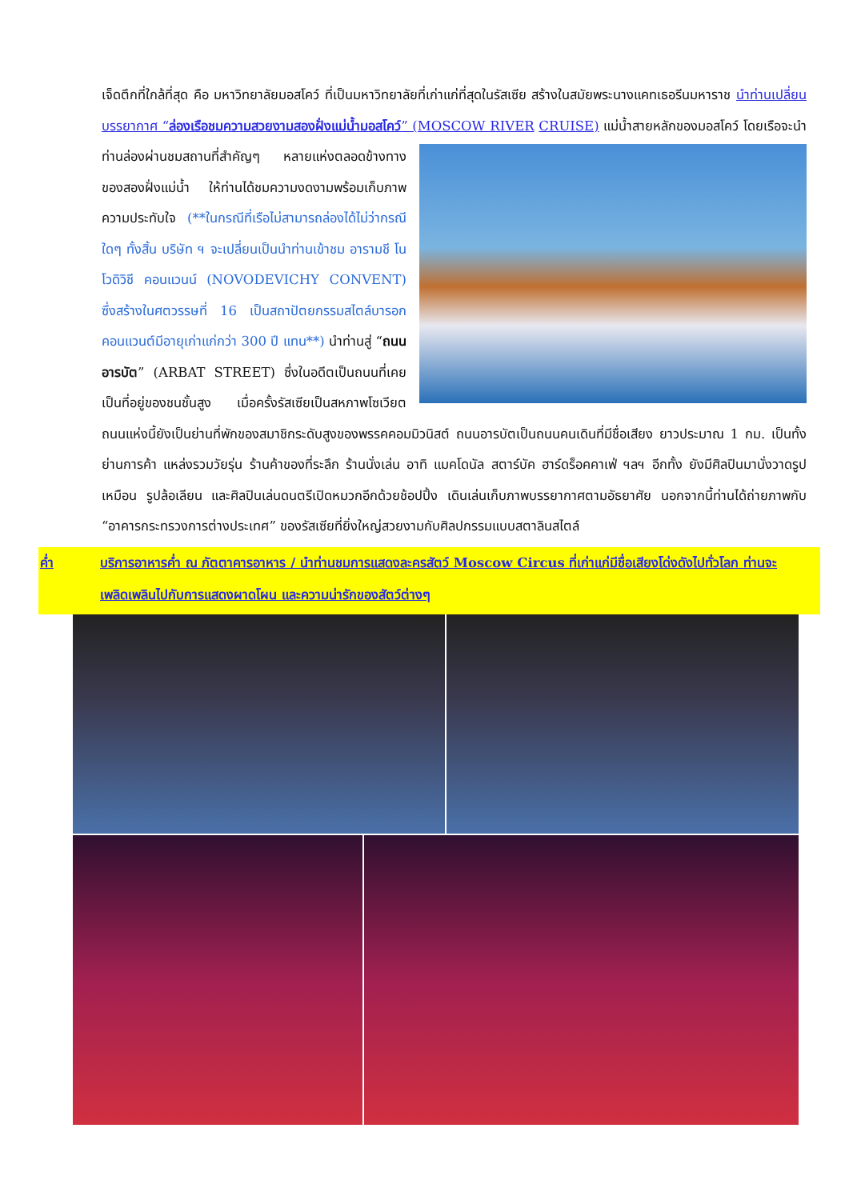เจ็ดตึกที่ใกล้ที่สุด คือ มหาวิทยาลัยมอสโคว์ ที่เป็นมหาวิทยาลัยที่เก่าแก่ที่สุดในรัสเซีย สร้างในสมัยพระนางแคทเธอรีนมหาราช นำท่านเปลี่ยนบรรยากาศ “ล่องเรือชมความสวยงามสองฝั่งแม่น้ำมอสโคว์” (MOSCOW RIVER CRUISE) แม่น้ำสายหลักของมอสโคว์ โดยเรือจะนำท่านล่องผ่านชมสถานที่สำคัญๆ หลายแห่งตลอดข้างทางของสองฝั่งแม่น้ำ ให้ท่านได้ชมความงดงามพร้อมเก็บภาพความประทับใจ (**ในกรณีที่เรือไม่สามารถล่องได้ไม่ว่ากรณีใดๆ ทั้งสิ้น บริษัท ฯ จะเปลี่ยนเป็นนำท่านเข้าชม อารามชี โนโวดิวิชี คอนแวนน์ (NOVODEVICHY CONVENT) ซึ่งสร้างในศตวรรษที่ 16 เป็นสถาปัตยกรรมสไตล์บารอก คอนแวนต์มีอายุเก่าแก่กว่า 300 ปี แทน**) นำท่านสู่ “ถนนอารบัต” (ARBAT STREET) ซึ่งในอดีตเป็นถนนที่เคยเป็นที่อยู่ของชนชั้นสูง เมื่อครั้งรัสเซียเป็นสหภาพโซเวียต ถนนแห่งนี้ยังเป็นย่านที่พักของสมาชิกระดับสูงของพรรคคอมมิวนิสต์ ถนนอารบัตเป็นถนนคนเดินที่มีชื่อเสียง ยาวประมาณ 1 กม. เป็นทั้งย่านการค้า แหล่งรวมวัยรุ่น ร้านค้าของที่ระลึก ร้านนั่งเล่น อาทิ แมคโดนัล สตาร์บัค ฮาร์ดร็อคคาเฟ่ ฯลฯ อีกทั้ง ยังมีศิลปินมานั่งวาดรูปเหมือน รูปล้อเลียน และศิลปินเล่นดนตรีเปิดหมวกอีกด้วยช้อปปิ้ง เดินเล่นเก็บภาพบรรยากาศตามอัธยาศัย นอกจากนี้ท่านได้ถ่ายภาพกับ “อาคารกระทรวงการต่างประเทศ” ของรัสเซียที่ยิ่งใหญ่สวยงามกับศิลปกรรมแบบสตาลินสไตล์
ค่ำ บริการอาหารค่ำ ณ ภัตตาคารอาหาร / นำท่านชมการแสดงละครสัตว์ Moscow Circus ที่เก่าแก่มีชื่อเสียงโด่งดังไปทั่วโลก ท่านจะเพลิดเพลินไปกับการแสดงผาดโผน และความน่ารักของสัตว์ต่างๆ